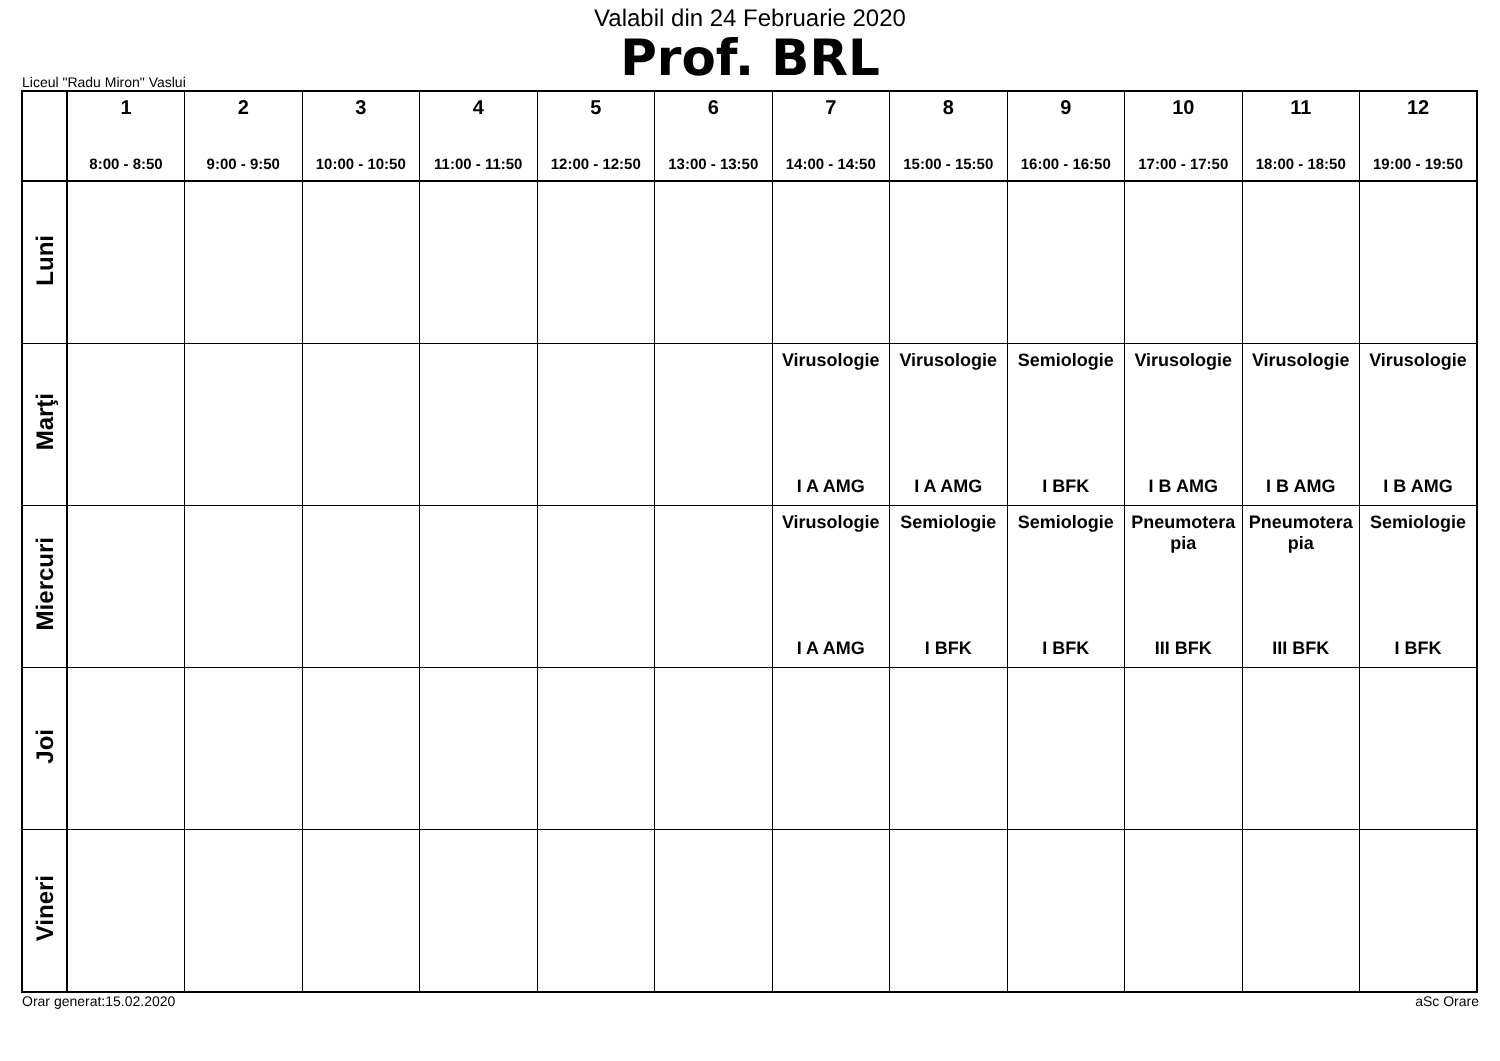Valabil din 24 Februarie 2020
Prof. BRL
Liceul "Radu Miron" Vaslui
| | 1 8:00 - 8:50 | 2 9:00 - 9:50 | 3 10:00 - 10:50 | 4 11:00 - 11:50 | 5 12:00 - 12:50 | 6 13:00 - 13:50 | 7 14:00 - 14:50 | 8 15:00 - 15:50 | 9 16:00 - 16:50 | 10 17:00 - 17:50 | 11 18:00 - 18:50 | 12 19:00 - 19:50 |
| --- | --- | --- | --- | --- | --- | --- | --- | --- | --- | --- | --- | --- |
| Luni | | | | | | | | | | | | |
| Marţi | | | | | | | Virusologie I A AMG | Virusologie I A AMG | Semiologie I BFK | Virusologie I B AMG | Virusologie I B AMG | Virusologie I B AMG |
| Miercuri | | | | | | | Virusologie I A AMG | Semiologie I BFK | Semiologie I BFK | Pneumotera pia III BFK | Pneumotera pia III BFK | Semiologie I BFK |
| Joi | | | | | | | | | | | | |
| Vineri | | | | | | | | | | | | |
Orar generat:15.02.2020 aSc Orare